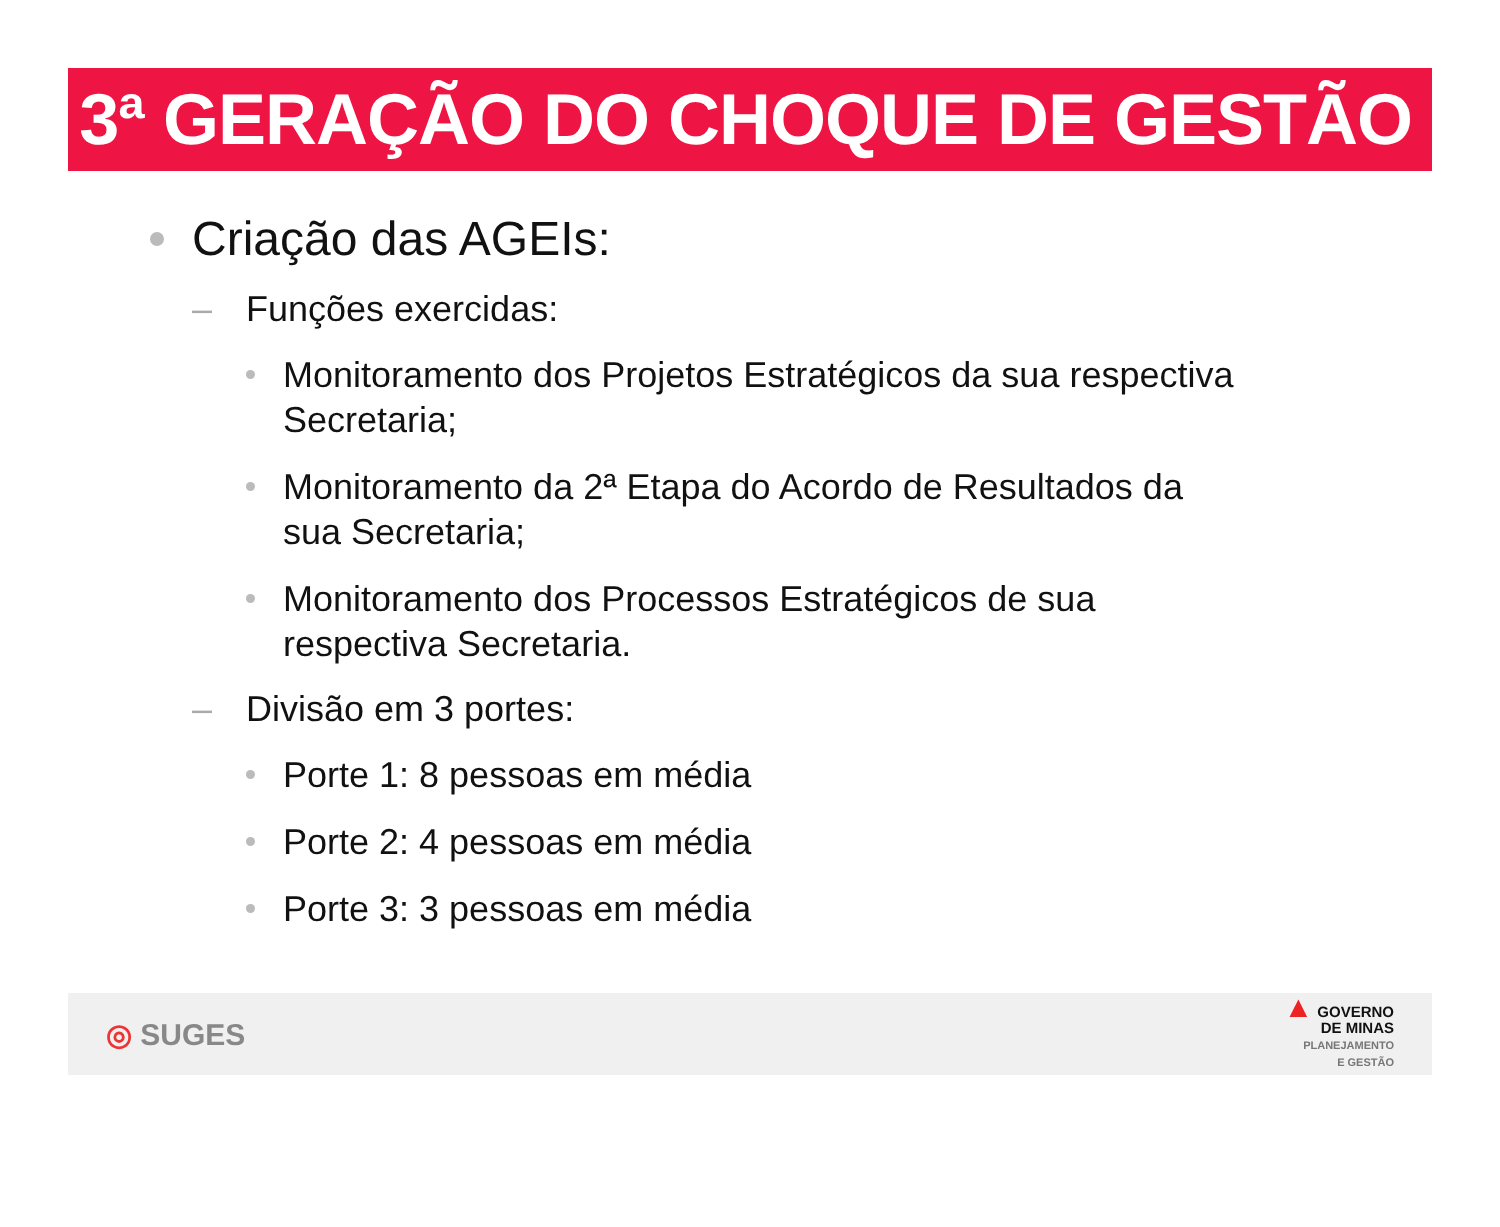3ª GERAÇÃO DO CHOQUE DE GESTÃO
Criação das AGEIs:
– Funções exercidas:
Monitoramento dos Projetos Estratégicos da sua respectiva Secretaria;
Monitoramento da 2ª Etapa do Acordo de Resultados da sua Secretaria;
Monitoramento dos Processos Estratégicos de sua respectiva Secretaria.
– Divisão em 3 portes:
Porte 1: 8 pessoas em média
Porte 2: 4 pessoas em média
Porte 3: 3 pessoas em média
◎ SUGES
▲ GOVERNO
DE MINAS
PLANEJAMENTO
E GESTÃO